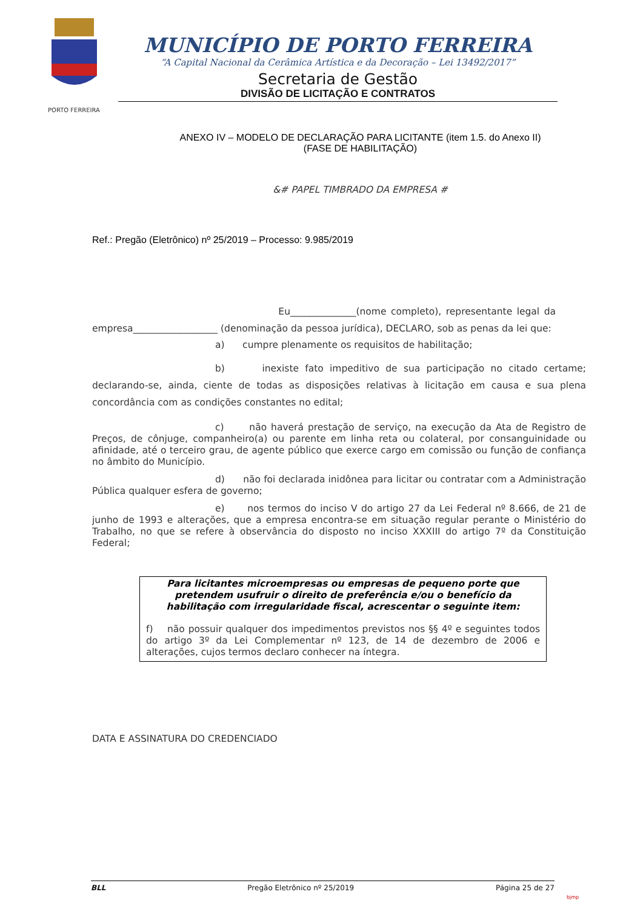PORTO FERREIRA
MUNICÍPIO DE PORTO FERREIRA
“A Capital Nacional da Cerâmica Artística e da Decoração – Lei 13492/2017”
Secretaria de Gestão
DIVISÃO DE LICITAÇÃO E CONTRATOS
ANEXO IV – MODELO DE DECLARAÇÃO PARA LICITANTE (item 1.5. do Anexo II)
(FASE DE HABILITAÇÃO)
&# PAPEL TIMBRADO DA EMPRESA #
Ref.: Pregão (Eletrônico) nº 25/2019 – Processo: 9.985/2019
Eu______________(nome completo), representante legal da empresa__________________ (denominação da pessoa jurídica), DECLARO, sob as penas da lei que:
a) cumpre plenamente os requisitos de habilitação;
b) inexiste fato impeditivo de sua participação no citado certame; declarando-se, ainda, ciente de todas as disposições relativas à licitação em causa e sua plena concordância com as condições constantes no edital;
c) não haverá prestação de serviço, na execução da Ata de Registro de Preços, de cônjuge, companheiro(a) ou parente em linha reta ou colateral, por consanguinidade ou afinidade, até o terceiro grau, de agente público que exerce cargo em comissão ou função de confiança no âmbito do Município.
d) não foi declarada inidônea para licitar ou contratar com a Administração Pública qualquer esfera de governo;
e) nos termos do inciso V do artigo 27 da Lei Federal nº 8.666, de 21 de junho de 1993 e alterações, que a empresa encontra-se em situação regular perante o Ministério do Trabalho, no que se refere à observância do disposto no inciso XXXIII do artigo 7º da Constituição Federal;
Para licitantes microempresas ou empresas de pequeno porte que pretendem usufruir o direito de preferência e/ou o benefício da habilitação com irregularidade fiscal, acrescentar o seguinte item:
f) não possuir qualquer dos impedimentos previstos nos §§ 4º e seguintes todos do artigo 3º da Lei Complementar nº 123, de 14 de dezembro de 2006 e alterações, cujos termos declaro conhecer na íntegra.
DATA E ASSINATURA DO CREDENCIADO
BLL Pregão Eletrônico nº 25/2019 Página 25 de 27
bjmp